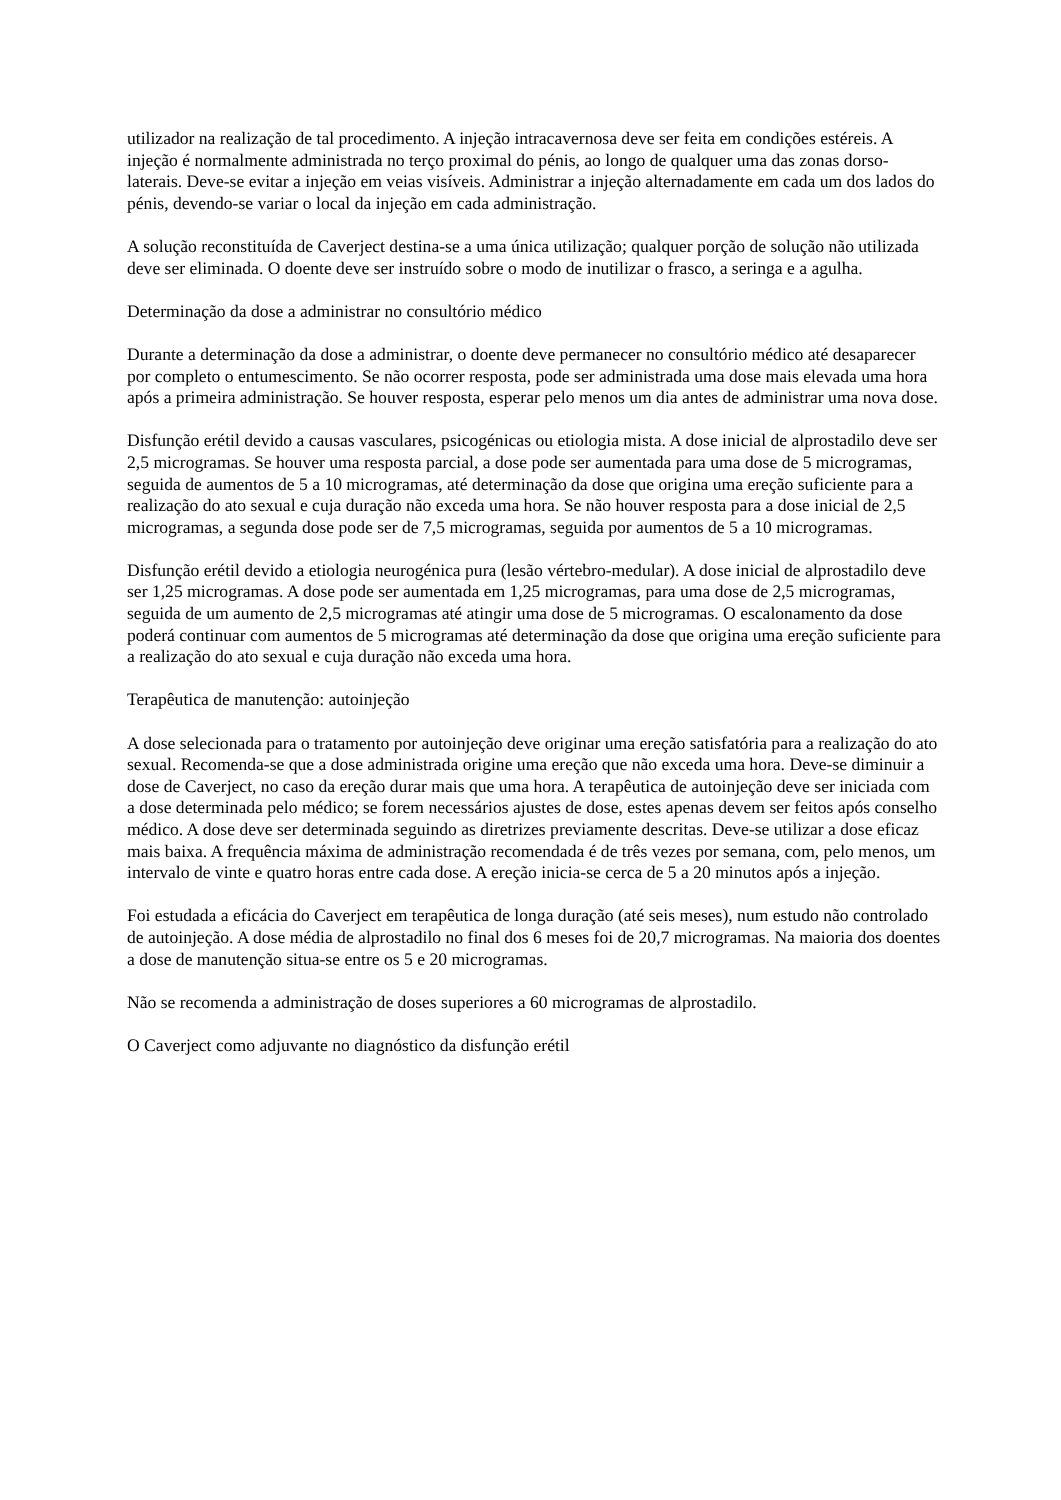utilizador na realização de tal procedimento. A injeção intracavernosa deve ser feita em condições estéreis. A injeção é normalmente administrada no terço proximal do pénis, ao longo de qualquer uma das zonas dorso-laterais. Deve-se evitar a injeção em veias visíveis. Administrar a injeção alternadamente em cada um dos lados do pénis, devendo-se variar o local da injeção em cada administração.
A solução reconstituída de Caverject destina-se a uma única utilização; qualquer porção de solução não utilizada deve ser eliminada. O doente deve ser instruído sobre o modo de inutilizar o frasco, a seringa e a agulha.
Determinação da dose a administrar no consultório médico
Durante a determinação da dose a administrar, o doente deve permanecer no consultório médico até desaparecer por completo o entumescimento. Se não ocorrer resposta, pode ser administrada uma dose mais elevada uma hora após a primeira administração. Se houver resposta, esperar pelo menos um dia antes de administrar uma nova dose.
Disfunção erétil devido a causas vasculares, psicogénicas ou etiologia mista. A dose inicial de alprostadilo deve ser 2,5 microgramas. Se houver uma resposta parcial, a dose pode ser aumentada para uma dose de 5 microgramas, seguida de aumentos de 5 a 10 microgramas, até determinação da dose que origina uma ereção suficiente para a realização do ato sexual e cuja duração não exceda uma hora. Se não houver resposta para a dose inicial de 2,5 microgramas, a segunda dose pode ser de 7,5 microgramas, seguida por aumentos de 5 a 10 microgramas.
Disfunção erétil devido a etiologia neurogénica pura (lesão vértebro-medular). A dose inicial de alprostadilo deve ser 1,25 microgramas. A dose pode ser aumentada em 1,25 microgramas, para uma dose de 2,5 microgramas, seguida de um aumento de 2,5 microgramas até atingir uma dose de 5 microgramas. O escalonamento da dose poderá continuar com aumentos de 5 microgramas até determinação da dose que origina uma ereção suficiente para a realização do ato sexual e cuja duração não exceda uma hora.
Terapêutica de manutenção: autoinjeção
A dose selecionada para o tratamento por autoinjeção deve originar uma ereção satisfatória para a realização do ato sexual. Recomenda-se que a dose administrada origine uma ereção que não exceda uma hora. Deve-se diminuir a dose de Caverject, no caso da ereção durar mais que uma hora. A terapêutica de autoinjeção deve ser iniciada com a dose determinada pelo médico; se forem necessários ajustes de dose, estes apenas devem ser feitos após conselho médico. A dose deve ser determinada seguindo as diretrizes previamente descritas. Deve-se utilizar a dose eficaz mais baixa. A frequência máxima de administração recomendada é de três vezes por semana, com, pelo menos, um intervalo de vinte e quatro horas entre cada dose. A ereção inicia-se cerca de 5 a 20 minutos após a injeção.
Foi estudada a eficácia do Caverject em terapêutica de longa duração (até seis meses), num estudo não controlado de autoinjeção. A dose média de alprostadilo no final dos 6 meses foi de 20,7 microgramas. Na maioria dos doentes a dose de manutenção situa-se entre os 5 e 20 microgramas.
Não se recomenda a administração de doses superiores a 60 microgramas de alprostadilo.
O Caverject como adjuvante no diagnóstico da disfunção erétil